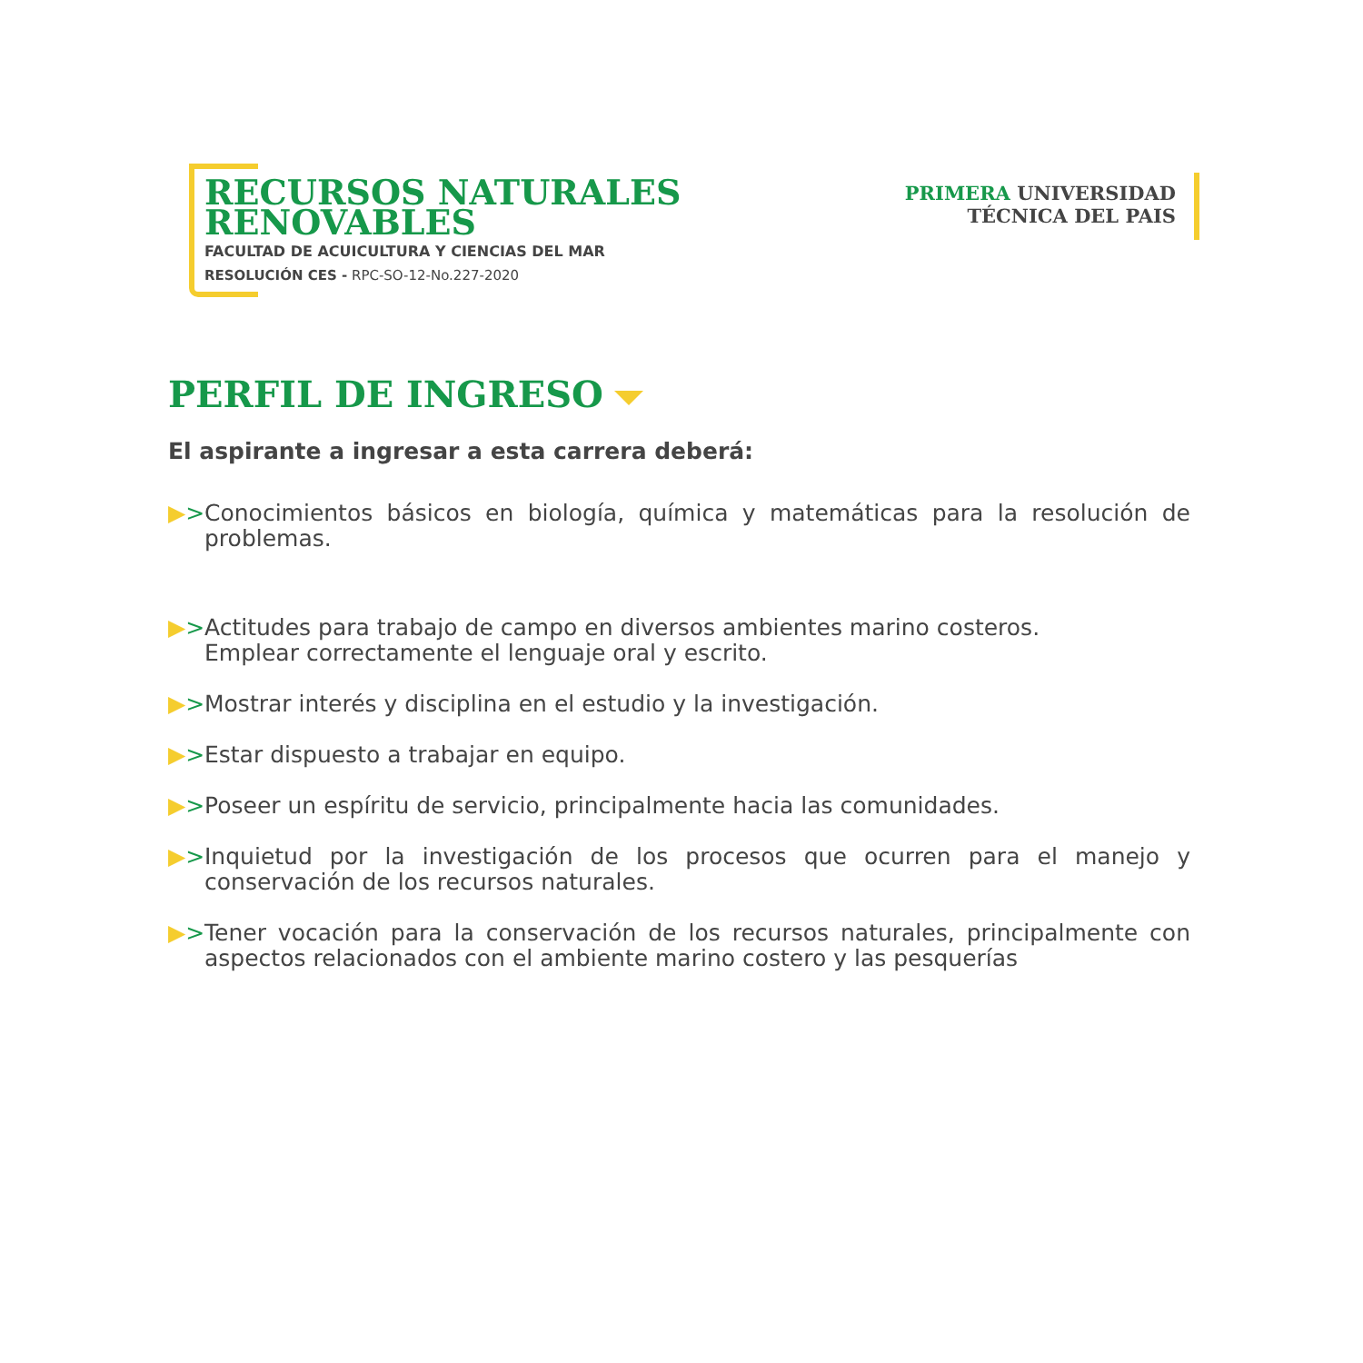RECURSOS NATURALES
RENOVABLES
FACULTAD DE ACUICULTURA Y CIENCIAS DEL MAR
RESOLUCIÓN CES - RPC-SO-12-No.227-2020
PRIMERA UNIVERSIDAD
TÉCNICA DEL PAIS
PERFIL DE INGRESO
El aspirante a ingresar a esta carrera deberá:
▶> Conocimientos básicos en biología, química y matemáticas para la resolución de problemas.
▶> Actitudes para trabajo de campo en diversos ambientes marino costeros.
Emplear correctamente el lenguaje oral y escrito.
▶> Mostrar interés y disciplina en el estudio y la investigación.
▶> Estar dispuesto a trabajar en equipo.
▶> Poseer un espíritu de servicio, principalmente hacia las comunidades.
▶> Inquietud por la investigación de los procesos que ocurren para el manejo y conservación de los recursos naturales.
▶> Tener vocación para la conservación de los recursos naturales, principalmente con aspectos relacionados con el ambiente marino costero y las pesquerías